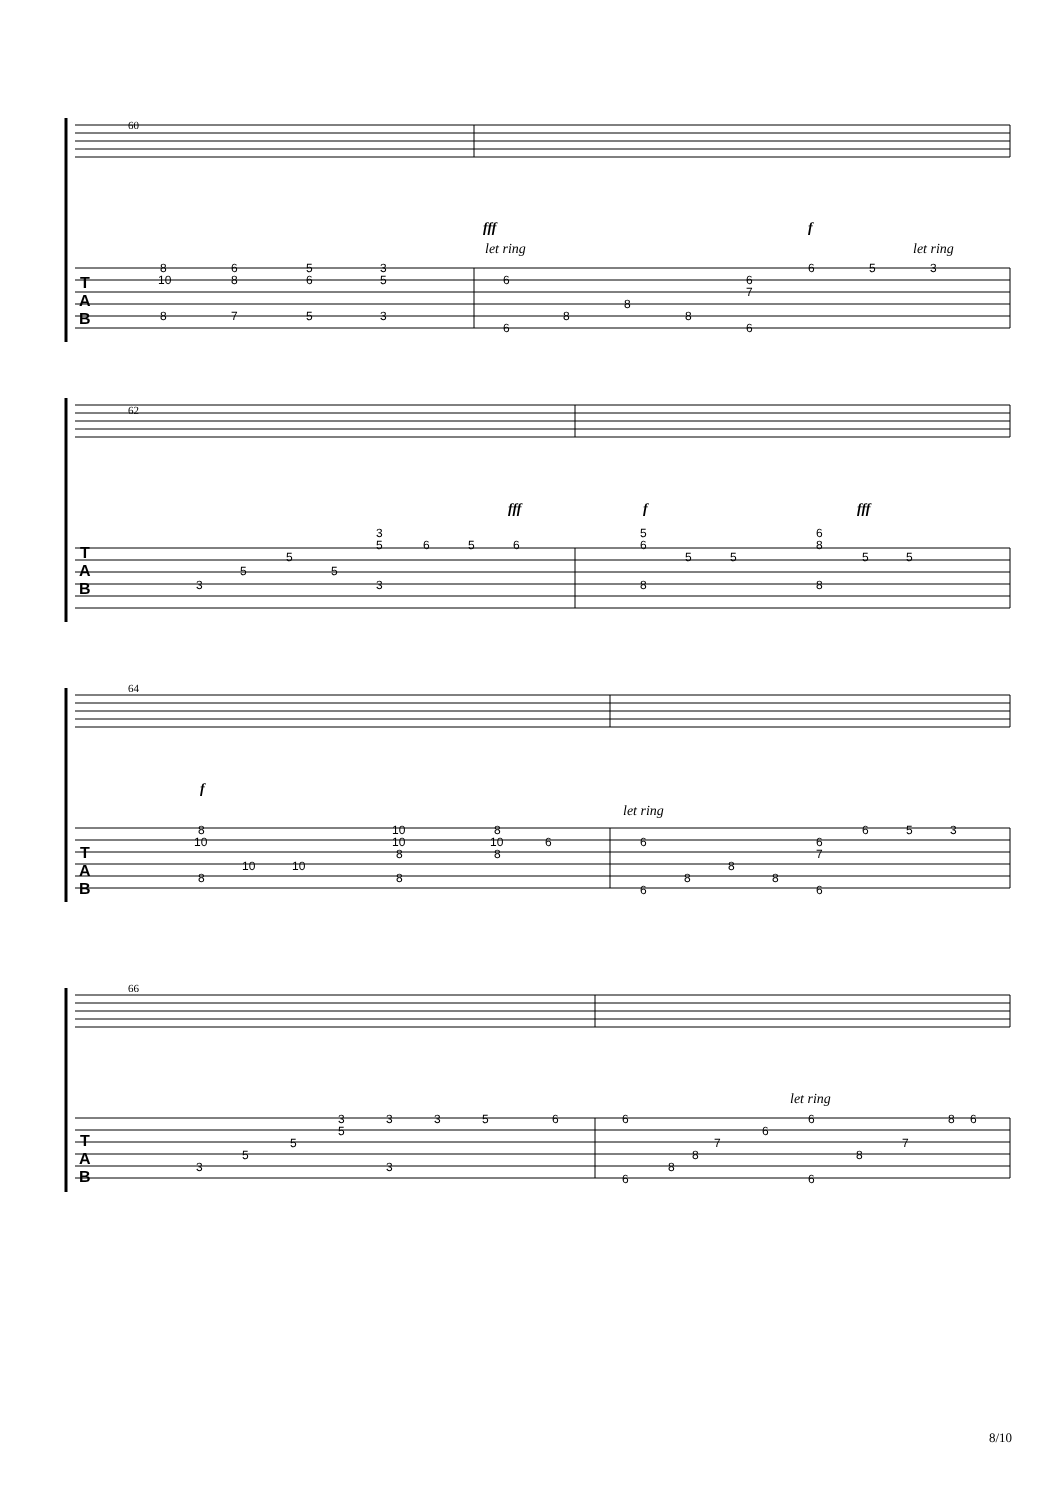60
62
64
66
fff
f
fff
f
fff
f
let ring
let ring
let ring
let ring
8
10
8
6
8
7
5
6
5
3
5
3
6
6
8
8
8
6
7
6
6
5
3
3
5
3
3
5
5
5
6
5
6
5
6
8
5
5
6
8
8
5
5
8
10
8
10
10
10
10
8
8
8
10
8
6
6
6
8
8
8
6
7
6
6
5
3
3
5
5
3
5
3
3
3
5
6
6
6
8
8
7
6
6
6
8
7
8
6
T
A
B
T
A
B
T
A
B
T
A
B
8/10